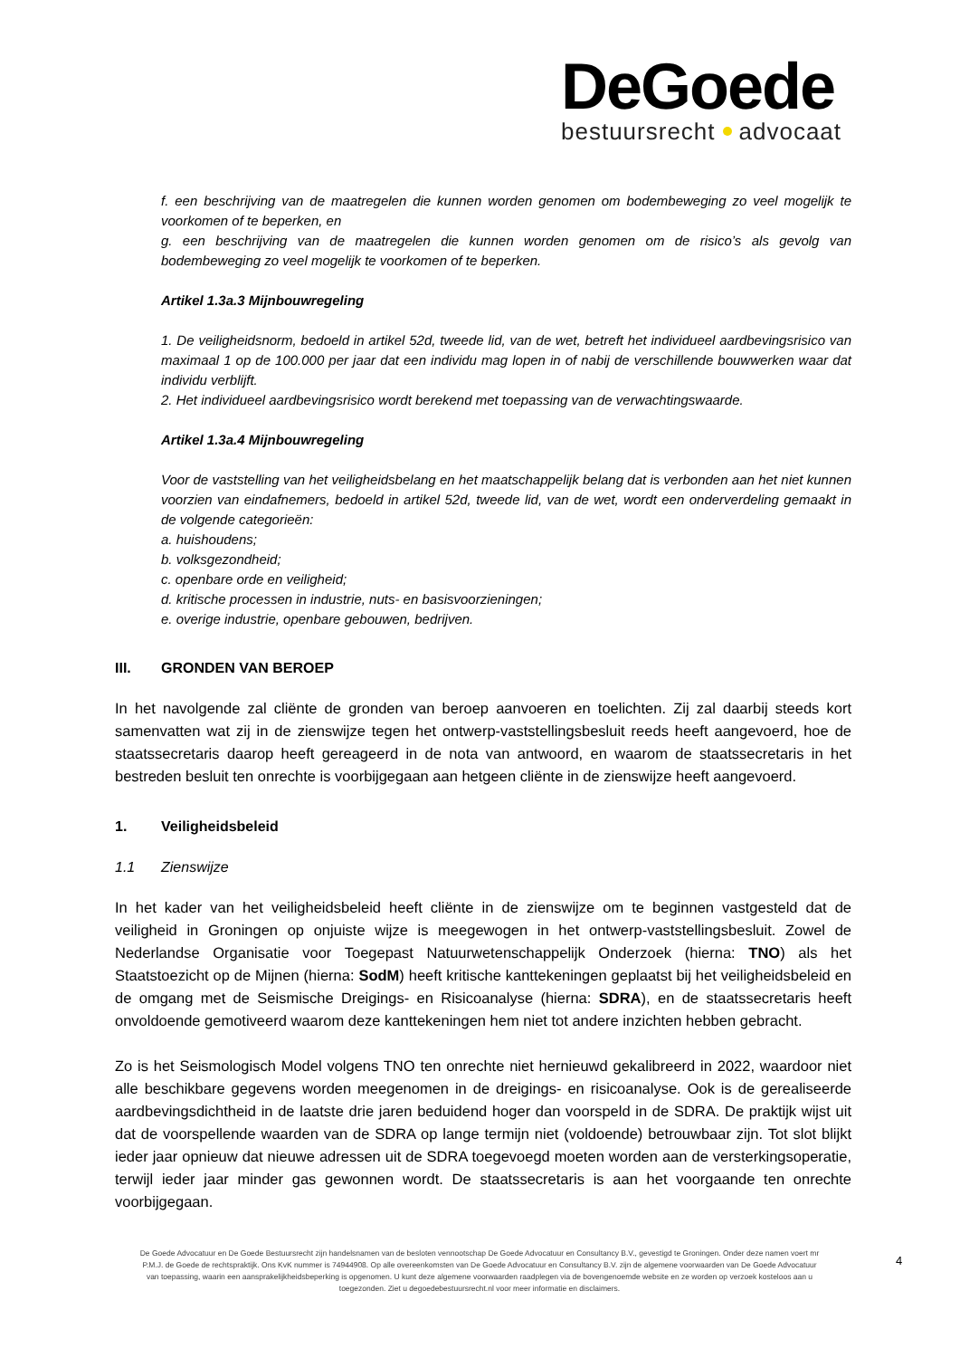DeGoede
bestuursrecht advocaat
f. een beschrijving van de maatregelen die kunnen worden genomen om bodembeweging zo veel mogelijk te voorkomen of te beperken, en
g. een beschrijving van de maatregelen die kunnen worden genomen om de risico’s als gevolg van bodembeweging zo veel mogelijk te voorkomen of te beperken.
Artikel 1.3a.3 Mijnbouwregeling
1. De veiligheidsnorm, bedoeld in artikel 52d, tweede lid, van de wet, betreft het individueel aardbevingsrisico van maximaal 1 op de 100.000 per jaar dat een individu mag lopen in of nabij de verschillende bouwwerken waar dat individu verblijft.
2. Het individueel aardbevingsrisico wordt berekend met toepassing van de verwachtingswaarde.
Artikel 1.3a.4 Mijnbouwregeling
Voor de vaststelling van het veiligheidsbelang en het maatschappelijk belang dat is verbonden aan het niet kunnen voorzien van eindafnemers, bedoeld in artikel 52d, tweede lid, van de wet, wordt een onderverdeling gemaakt in de volgende categorieën:
a. huishoudens;
b. volksgezondheid;
c. openbare orde en veiligheid;
d. kritische processen in industrie, nuts- en basisvoorzieningen;
e. overige industrie, openbare gebouwen, bedrijven.
III. GRONDEN VAN BEROEP
In het navolgende zal cliënte de gronden van beroep aanvoeren en toelichten. Zij zal daarbij steeds kort samenvatten wat zij in de zienswijze tegen het ontwerp-vaststellingsbesluit reeds heeft aangevoerd, hoe de staatssecretaris daarop heeft gereageerd in de nota van antwoord, en waarom de staatssecretaris in het bestreden besluit ten onrechte is voorbijgegaan aan hetgeen cliënte in de zienswijze heeft aangevoerd.
1. Veiligheidsbeleid
1.1 Zienswijze
In het kader van het veiligheidsbeleid heeft cliënte in de zienswijze om te beginnen vastgesteld dat de veiligheid in Groningen op onjuiste wijze is meegewogen in het ontwerp-vaststellingsbesluit. Zowel de Nederlandse Organisatie voor Toegepast Natuurwetenschappelijk Onderzoek (hierna: TNO) als het Staatstoezicht op de Mijnen (hierna: SodM) heeft kritische kanttekeningen geplaatst bij het veiligheidsbeleid en de omgang met de Seismische Dreigings- en Risicoanalyse (hierna: SDRA), en de staatssecretaris heeft onvoldoende gemotiveerd waarom deze kanttekeningen hem niet tot andere inzichten hebben gebracht.
Zo is het Seismologisch Model volgens TNO ten onrechte niet hernieuwd gekalibreerd in 2022, waardoor niet alle beschikbare gegevens worden meegenomen in de dreigings- en risicoanalyse. Ook is de gerealiseerde aardbevingsdichtheid in de laatste drie jaren beduidend hoger dan voorspeld in de SDRA. De praktijk wijst uit dat de voorspellende waarden van de SDRA op lange termijn niet (voldoende) betrouwbaar zijn. Tot slot blijkt ieder jaar opnieuw dat nieuwe adressen uit de SDRA toegevoegd moeten worden aan de versterkingsoperatie, terwijl ieder jaar minder gas gewonnen wordt. De staatssecretaris is aan het voorgaande ten onrechte voorbijgegaan.
De Goede Advocatuur en De Goede Bestuursrecht zijn handelsnamen van de besloten vennootschap De Goede Advocatuur en Consultancy B.V., gevestigd te Groningen. Onder deze namen voert mr P.M.J. de Goede de rechtspraktijk. Ons KvK nummer is 74944908. Op alle overeenkomsten van De Goede Advocatuur en Consultancy B.V. zijn de algemene voorwaarden van De Goede Advocatuur van toepassing, waarin een aansprakelijkheidsbeperking is opgenomen. U kunt deze algemene voorwaarden raadplegen via de bovengenoemde website en ze worden op verzoek kosteloos aan u toegezonden. Ziet u degoedebestuursrecht.nl voor meer informatie en disclaimers.
4